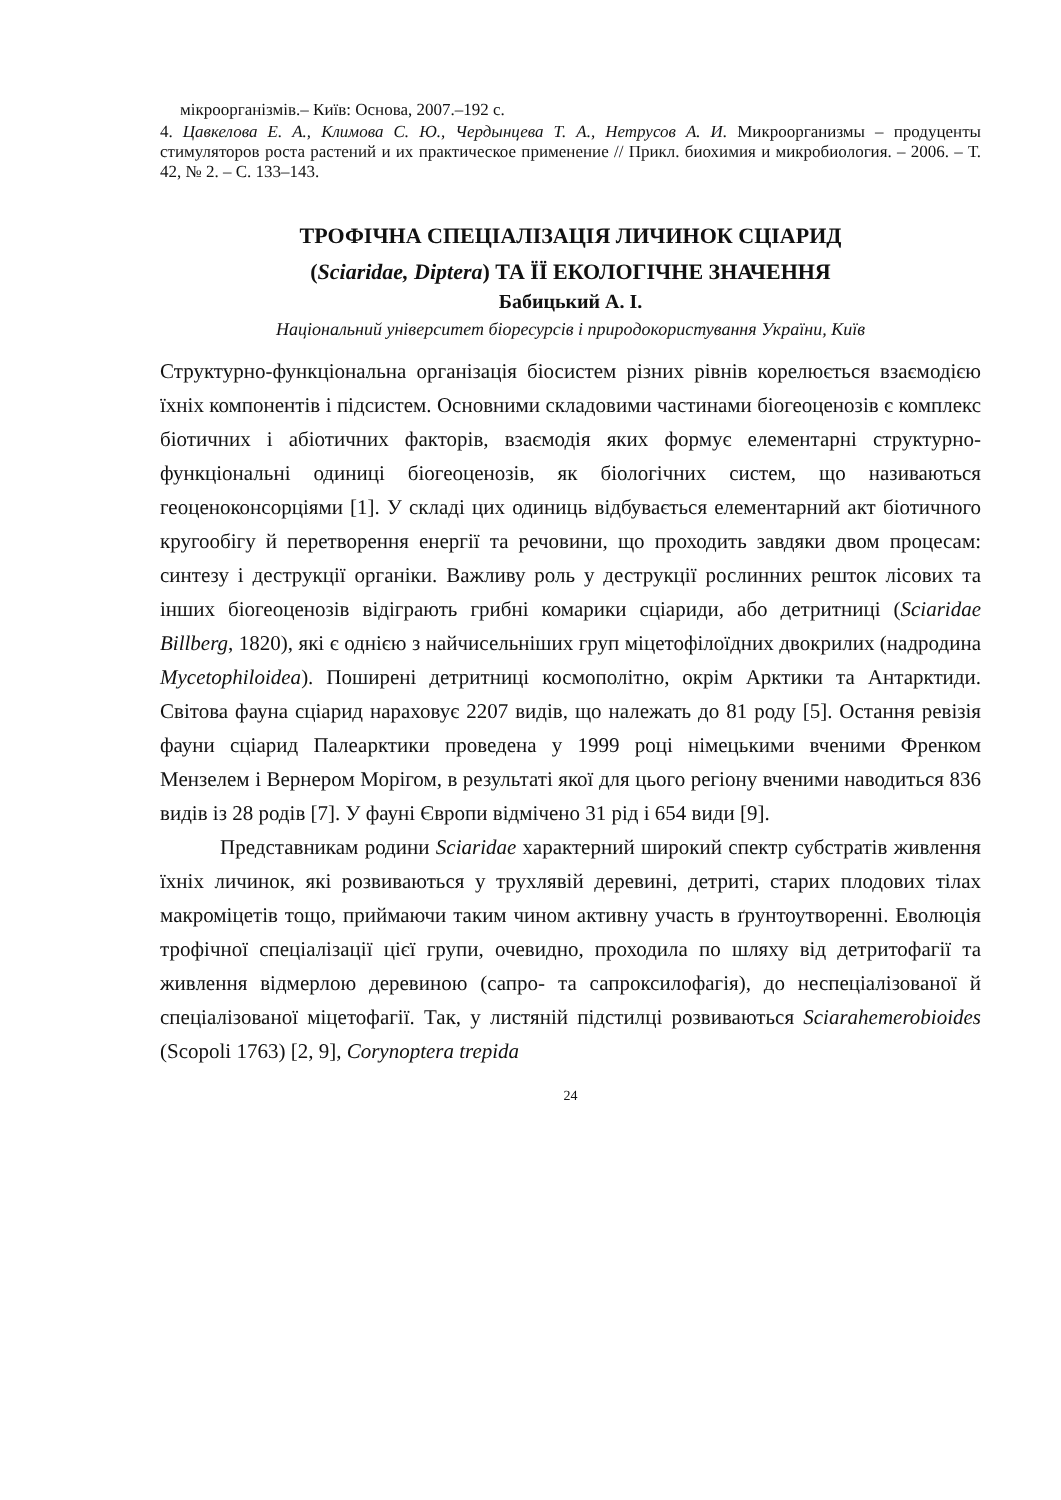мікроорганізмів.– Київ: Основа, 2007.–192 с.
4. Цавкелова Е. А., Климова С. Ю., Чердынцева Т. А., Нетрусов А. И. Микроорганизмы – продуценты стимуляторов роста растений и их практическое применение // Прикл. биохимия и микробиология. – 2006. – Т. 42, № 2. – С. 133–143.
ТРОФІЧНА СПЕЦІАЛІЗАЦІЯ ЛИЧИНОК СЦІАРИД
(Sciaridae, Diptera) ТА ЇЇ ЕКОЛОГІЧНЕ ЗНАЧЕННЯ
Бабицький А. І.
Національний університет біоресурсів і природокористування України, Київ
Структурно-функціональна організація біосистем різних рівнів корелюється взаємодією їхніх компонентів і підсистем. Основними складовими частинами біогеоценозів є комплекс біотичних і абіотичних факторів, взаємодія яких формує елементарні структурно-функціональні одиниці біогеоценозів, як біологічних систем, що називаються геоценоконсорціями [1]. У складі цих одиниць відбувається елементарний акт біотичного кругообігу й перетворення енергії та речовини, що проходить завдяки двом процесам: синтезу і деструкції органіки. Важливу роль у деструкції рослинних решток лісових та інших біогеоценозів відіграють грибні комарики сціариди, або детритниці (Sciaridae Billberg, 1820), які є однією з найчисельніших груп міцетофілоїдних двокрилих (надродина Mycetophiloidea). Поширені детритниці космополітно, окрім Арктики та Антарктиди. Світова фауна сціарид нараховує 2207 видів, що належать до 81 роду [5]. Остання ревізія фауни сціарид Палеарктики проведена у 1999 році німецькими вченими Френком Мензелем і Вернером Морігом, в результаті якої для цього регіону вченими наводиться 836 видів із 28 родів [7]. У фауні Європи відмічено 31 рід і 654 види [9].
Представникам родини Sciaridae характерний широкий спектр субстратів живлення їхніх личинок, які розвиваються у трухлявій деревині, детриті, старих плодових тілах макроміцетів тощо, приймаючи таким чином активну участь в ґрунтоутворенні. Еволюція трофічної спеціалізації цієї групи, очевидно, проходила по шляху від детритофагії та живлення відмерлою деревиною (сапро- та сапроксилофагія), до неспеціалізованої й спеціалізованої міцетофагії. Так, у листяній підстилці розвиваються Sciarahemerobioides (Scopoli 1763) [2, 9], Corynoptera trepida
24